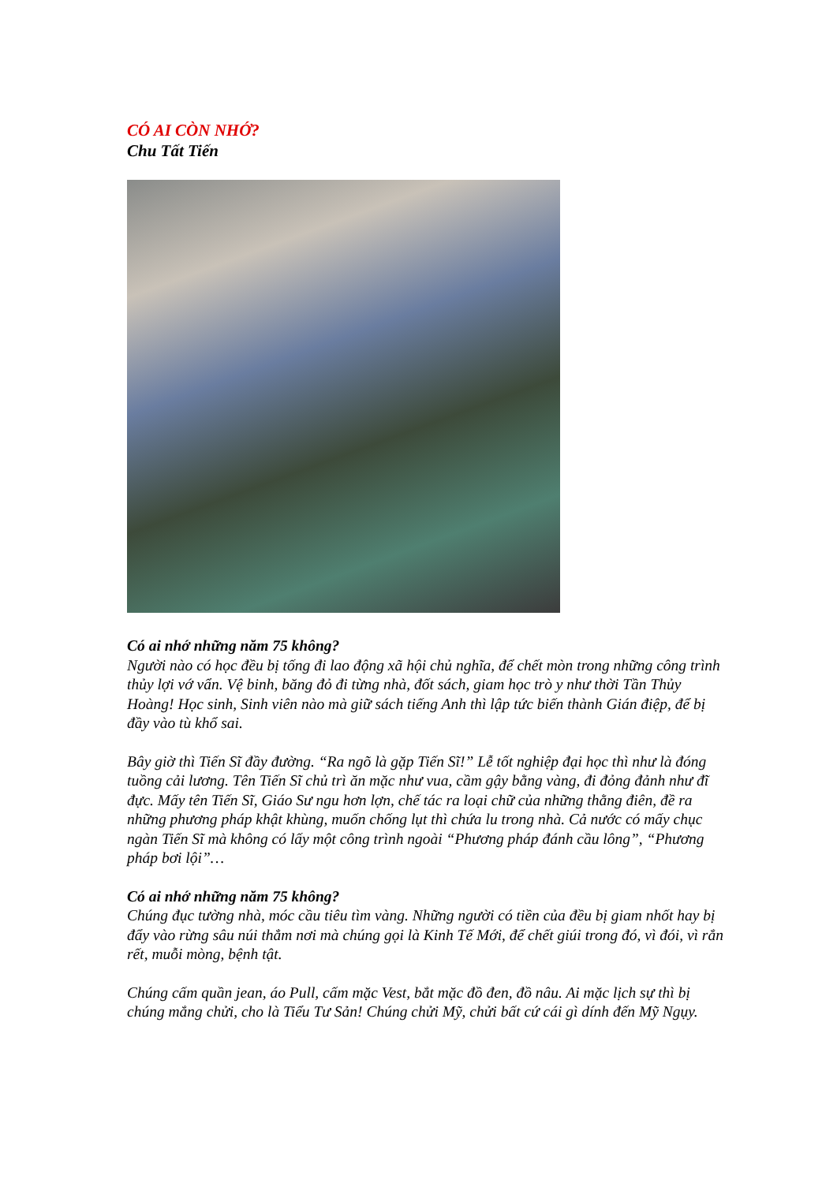CÓ AI CÒN NHỚ?
Chu Tất Tiến
Có ai nhớ những năm 75 không?
Người nào có học đều bị tống đi lao động xã hội chủ nghĩa, để chết mòn trong những công trình thủy lợi vớ vẩn. Vệ binh, băng đỏ đi từng nhà, đốt sách, giam học trò y như thời Tần Thủy Hoàng! Học sinh, Sinh viên nào mà giữ sách tiếng Anh thì lập tức biến thành Gián điệp, để bị đầy vào tù khổ sai.
Bây giờ thì Tiến Sĩ đầy đường. “Ra ngõ là gặp Tiến Sĩ!” Lễ tốt nghiệp đại học thì như là đóng tuồng cải lương. Tên Tiến Sĩ chủ trì ăn mặc như vua, cầm gậy bằng vàng, đi đỏng đảnh như đĩ đực. Mấy tên Tiến Sĩ, Giáo Sư ngu hơn lợn, chế tác ra loại chữ của những thằng điên, đề ra những phương pháp khật khùng, muốn chống lụt thì chứa lu trong nhà. Cả nước có mấy chục ngàn Tiến Sĩ mà không có lấy một công trình ngoài “Phương pháp đánh cầu lông”, “Phương pháp bơi lội”…
Có ai nhớ những năm 75 không?
Chúng đục tường nhà, móc cầu tiêu tìm vàng. Những người có tiền của đều bị giam nhốt hay bị đẩy vào rừng sâu núi thẳm nơi mà chúng gọi là Kinh Tế Mới, để chết giúi trong đó, vì đói, vì rắn rết, muỗi mòng, bệnh tật.
Chúng cấm quần jean, áo Pull, cấm mặc Vest, bắt mặc đồ đen, đồ nâu. Ai mặc lịch sự thì bị chúng mắng chửi, cho là Tiểu Tư Sản! Chúng chửi Mỹ, chửi bất cứ cái gì dính đến Mỹ Ngụy.